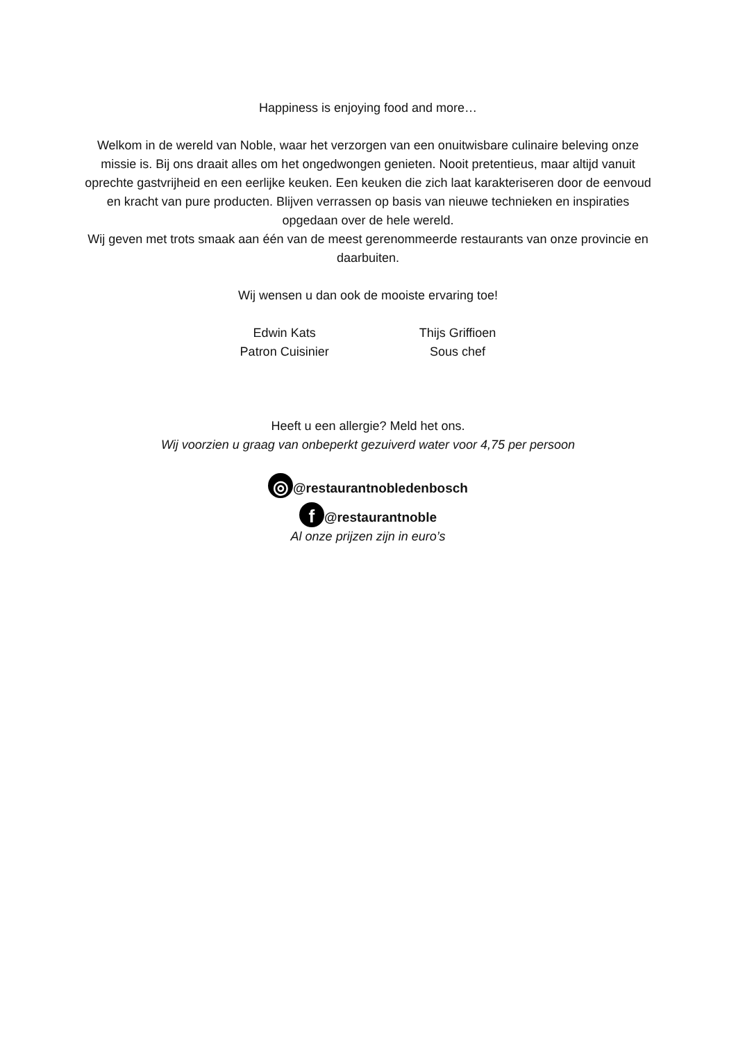Happiness is enjoying food and more…
Welkom in de wereld van Noble, waar het verzorgen van een onuitwisbare culinaire beleving onze missie is. Bij ons draait alles om het ongedwongen genieten. Nooit pretentieus, maar altijd vanuit oprechte gastvrijheid en een eerlijke keuken. Een keuken die zich laat karakteriseren door de eenvoud en kracht van pure producten. Blijven verrassen op basis van nieuwe technieken en inspiraties opgedaan over de hele wereld.
Wij geven met trots smaak aan één van de meest gerenommeerde restaurants van onze provincie en daarbuiten.
Wij wensen u dan ook de mooiste ervaring toe!
Edwin Kats
Patron Cuisinier
Thijs Griffioen
Sous chef
Heeft u een allergie? Meld het ons.
Wij voorzien u graag van onbeperkt gezuiverd water voor 4,75 per persoon
◎ @restaurantnobledenbosch
f @restaurantnoble
Al onze prijzen zijn in euro’s